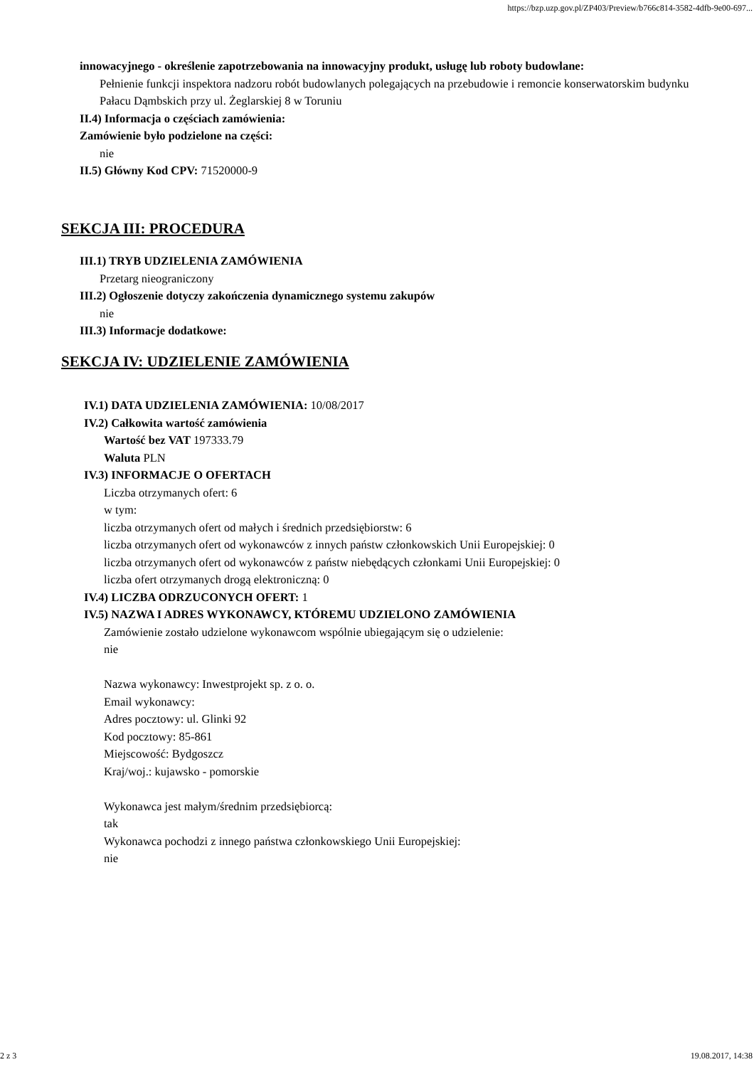https://bzp.uzp.gov.pl/ZP403/Preview/b766c814-3582-4dfb-9e00-697...
innowacyjnego - określenie zapotrzebowania na innowacyjny produkt, usługę lub roboty budowlane:
Pełnienie funkcji inspektora nadzoru robót budowlanych polegających na przebudowie i remoncie konserwatorskim budynku Pałacu Dąmbskich przy ul. Żeglarskiej 8 w Toruniu
II.4) Informacja o częściach zamówienia:
Zamówienie było podzielone na części:
nie
II.5) Główny Kod CPV: 71520000-9
SEKCJA III: PROCEDURA
III.1) TRYB UDZIELENIA ZAMÓWIENIA
Przetarg nieograniczony
III.2) Ogłoszenie dotyczy zakończenia dynamicznego systemu zakupów
nie
III.3) Informacje dodatkowe:
SEKCJA IV: UDZIELENIE ZAMÓWIENIA
IV.1) DATA UDZIELENIA ZAMÓWIENIA: 10/08/2017
IV.2) Całkowita wartość zamówienia
Wartość bez VAT 197333.79
Waluta PLN
IV.3) INFORMACJE O OFERTACH
Liczba otrzymanych ofert: 6
w tym:
liczba otrzymanych ofert od małych i średnich przedsiębiorstw: 6
liczba otrzymanych ofert od wykonawców z innych państw członkowskich Unii Europejskiej: 0
liczba otrzymanych ofert od wykonawców z państw niebędących członkami Unii Europejskiej: 0
liczba ofert otrzymanych drogą elektroniczną: 0
IV.4) LICZBA ODRZUCONYCH OFERT: 1
IV.5) NAZWA I ADRES WYKONAWCY, KTÓREMU UDZIELONO ZAMÓWIENIA
Zamówienie zostało udzielone wykonawcom wspólnie ubiegającym się o udzielenie:
nie
Nazwa wykonawcy: Inwestprojekt sp. z o. o.
Email wykonawcy:
Adres pocztowy: ul. Glinki 92
Kod pocztowy: 85-861
Miejscowość: Bydgoszcz
Kraj/woj.: kujawsko - pomorskie
Wykonawca jest małym/średnim przedsiębiorcą:
tak
Wykonawca pochodzi z innego państwa członkowskiego Unii Europejskiej:
nie
2 z 3 19.08.2017, 14:38